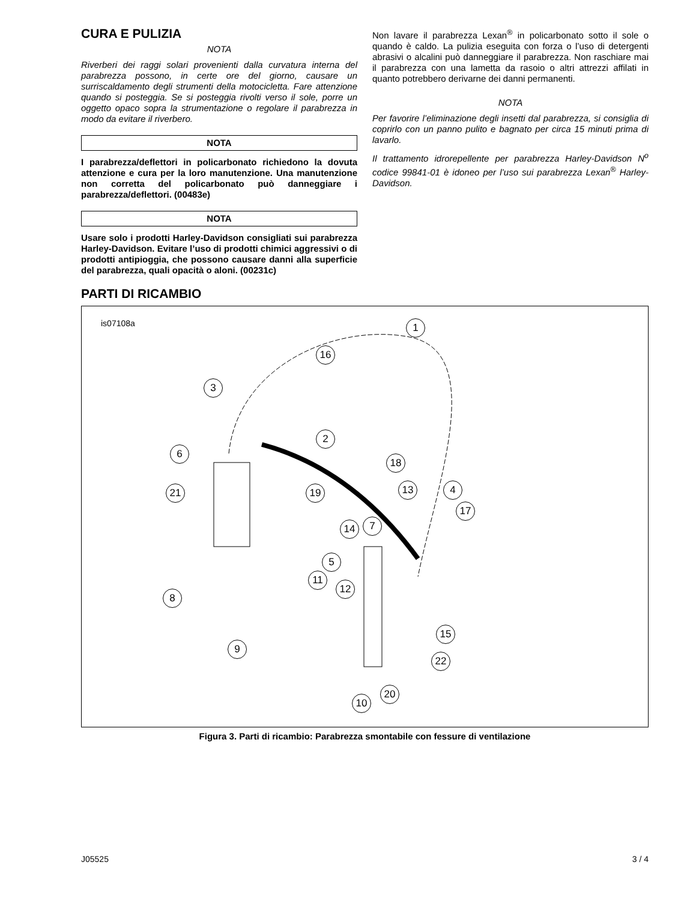CURA E PULIZIA
NOTA
Riverberi dei raggi solari provenienti dalla curvatura interna del parabrezza possono, in certe ore del giorno, causare un surriscaldamento degli strumenti della motocicletta. Fare attenzione quando si posteggia. Se si posteggia rivolti verso il sole, porre un oggetto opaco sopra la strumentazione o regolare il parabrezza in modo da evitare il riverbero.
NOTA
I parabrezza/deflettori in policarbonato richiedono la dovuta attenzione e cura per la loro manutenzione. Una manutenzione non corretta del policarbonato può danneggiare i parabrezza/deflettori. (00483e)
NOTA
Usare solo i prodotti Harley-Davidson consigliati sui parabrezza Harley-Davidson. Evitare l’uso di prodotti chimici aggressivi o di prodotti antipioggia, che possono causare danni alla superficie del parabrezza, quali opacità o aloni. (00231c)
Non lavare il parabrezza Lexan<sup>®</sup> in policarbonato sotto il sole o quando è caldo. La pulizia eseguita con forza o l’uso di detergenti abrasivi o alcalini può danneggiare il parabrezza. Non raschiare mai il parabrezza con una lametta da rasoio o altri attrezzi affilati in quanto potrebbero derivarne dei danni permanenti.
NOTA
Per favorire l’eliminazione degli insetti dal parabrezza, si consiglia di coprirlo con un panno pulito e bagnato per circa 15 minuti prima di lavarlo.
Il trattamento idrorepellente per parabrezza Harley-Davidson N<sup>o</sup> codice 99841-01 è idoneo per l’uso sui parabrezza Lexan<sup>®</sup> Harley-Davidson.
PARTI DI RICAMBIO
is07108a 1
16
3
2
6
18
21 19 13 4
17
14 7
5
11
8
12
15
9
22
20
10
Figura 3. Parti di ricambio: Parabrezza smontabile con fessure di ventilazione
J05525 3 / 4